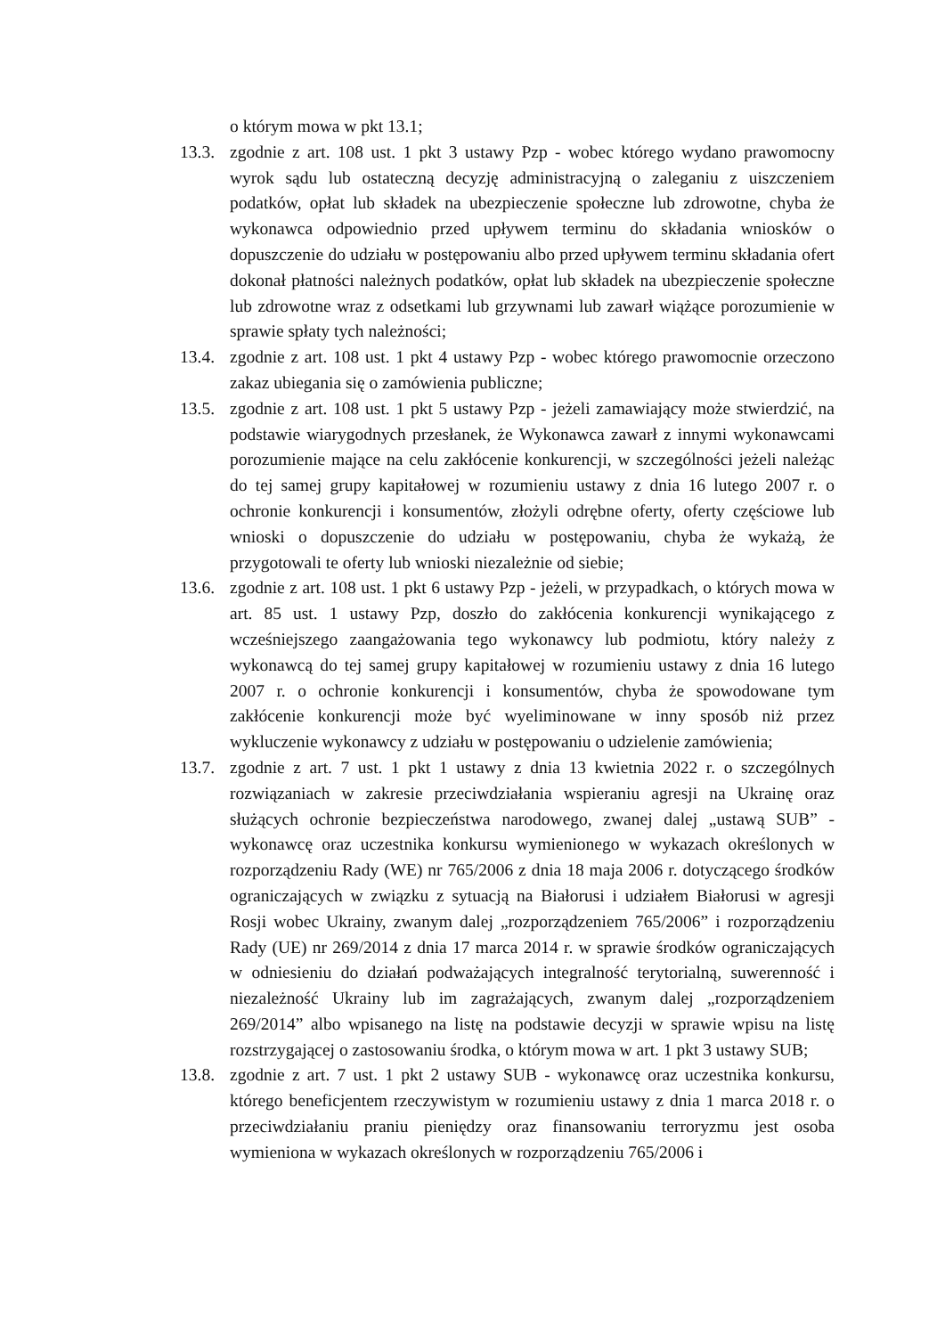o którym mowa w pkt 13.1;
13.3.
zgodnie z art. 108 ust. 1 pkt 3 ustawy Pzp - wobec którego wydano prawomocny wyrok sądu lub ostateczną decyzję administracyjną o zaleganiu z uiszczeniem podatków, opłat lub składek na ubezpieczenie społeczne lub zdrowotne, chyba że wykonawca odpowiednio przed upływem terminu do składania wniosków o dopuszczenie do udziału w postępowaniu albo przed upływem terminu składania ofert dokonał płatności należnych podatków, opłat lub składek na ubezpieczenie społeczne lub zdrowotne wraz z odsetkami lub grzywnami lub zawarł wiążące porozumienie w sprawie spłaty tych należności;
13.4.
zgodnie z art. 108 ust. 1 pkt 4 ustawy Pzp - wobec którego prawomocnie orzeczono zakaz ubiegania się o zamówienia publiczne;
13.5.
zgodnie z art. 108 ust. 1 pkt 5 ustawy Pzp - jeżeli zamawiający może stwierdzić, na podstawie wiarygodnych przesłanek, że Wykonawca zawarł z innymi wykonawcami porozumienie mające na celu zakłócenie konkurencji, w szczególności jeżeli należąc do tej samej grupy kapitałowej w rozumieniu ustawy z dnia 16 lutego 2007 r. o ochronie konkurencji i konsumentów, złożyli odrębne oferty, oferty częściowe lub wnioski o dopuszczenie do udziału w postępowaniu, chyba że wykażą, że przygotowali te oferty lub wnioski niezależnie od siebie;
13.6.
zgodnie z art. 108 ust. 1 pkt 6 ustawy Pzp - jeżeli, w przypadkach, o których mowa w art. 85 ust. 1 ustawy Pzp, doszło do zakłócenia konkurencji wynikającego z wcześniejszego zaangażowania tego wykonawcy lub podmiotu, który należy z wykonawcą do tej samej grupy kapitałowej w rozumieniu ustawy z dnia 16 lutego 2007 r. o ochronie konkurencji i konsumentów, chyba że spowodowane tym zakłócenie konkurencji może być wyeliminowane w inny sposób niż przez wykluczenie wykonawcy z udziału w postępowaniu o udzielenie zamówienia;
13.7.
zgodnie z art. 7 ust. 1 pkt 1 ustawy z dnia 13 kwietnia 2022 r. o szczególnych rozwiązaniach w zakresie przeciwdziałania wspieraniu agresji na Ukrainę oraz służących ochronie bezpieczeństwa narodowego, zwanej dalej „ustawą SUB” - wykonawcę oraz uczestnika konkursu wymienionego w wykazach określonych w rozporządzeniu Rady (WE) nr 765/2006 z dnia 18 maja 2006 r. dotyczącego środków ograniczających w związku z sytuacją na Białorusi i udziałem Białorusi w agresji Rosji wobec Ukrainy, zwanym dalej „rozporządzeniem 765/2006” i rozporządzeniu Rady (UE) nr 269/2014 z dnia 17 marca 2014 r. w sprawie środków ograniczających w odniesieniu do działań podważających integralność terytorialną, suwerenność i niezależność Ukrainy lub im zagrażających, zwanym dalej „rozporządzeniem 269/2014” albo wpisanego na listę na podstawie decyzji w sprawie wpisu na listę rozstrzygającej o zastosowaniu środka, o którym mowa w art. 1 pkt 3 ustawy SUB;
13.8.
zgodnie z art. 7 ust. 1 pkt 2 ustawy SUB - wykonawcę oraz uczestnika konkursu, którego beneficjentem rzeczywistym w rozumieniu ustawy z dnia 1 marca 2018 r. o przeciwdziałaniu praniu pieniędzy oraz finansowaniu terroryzmu jest osoba wymieniona w wykazach określonych w rozporządzeniu 765/2006 i